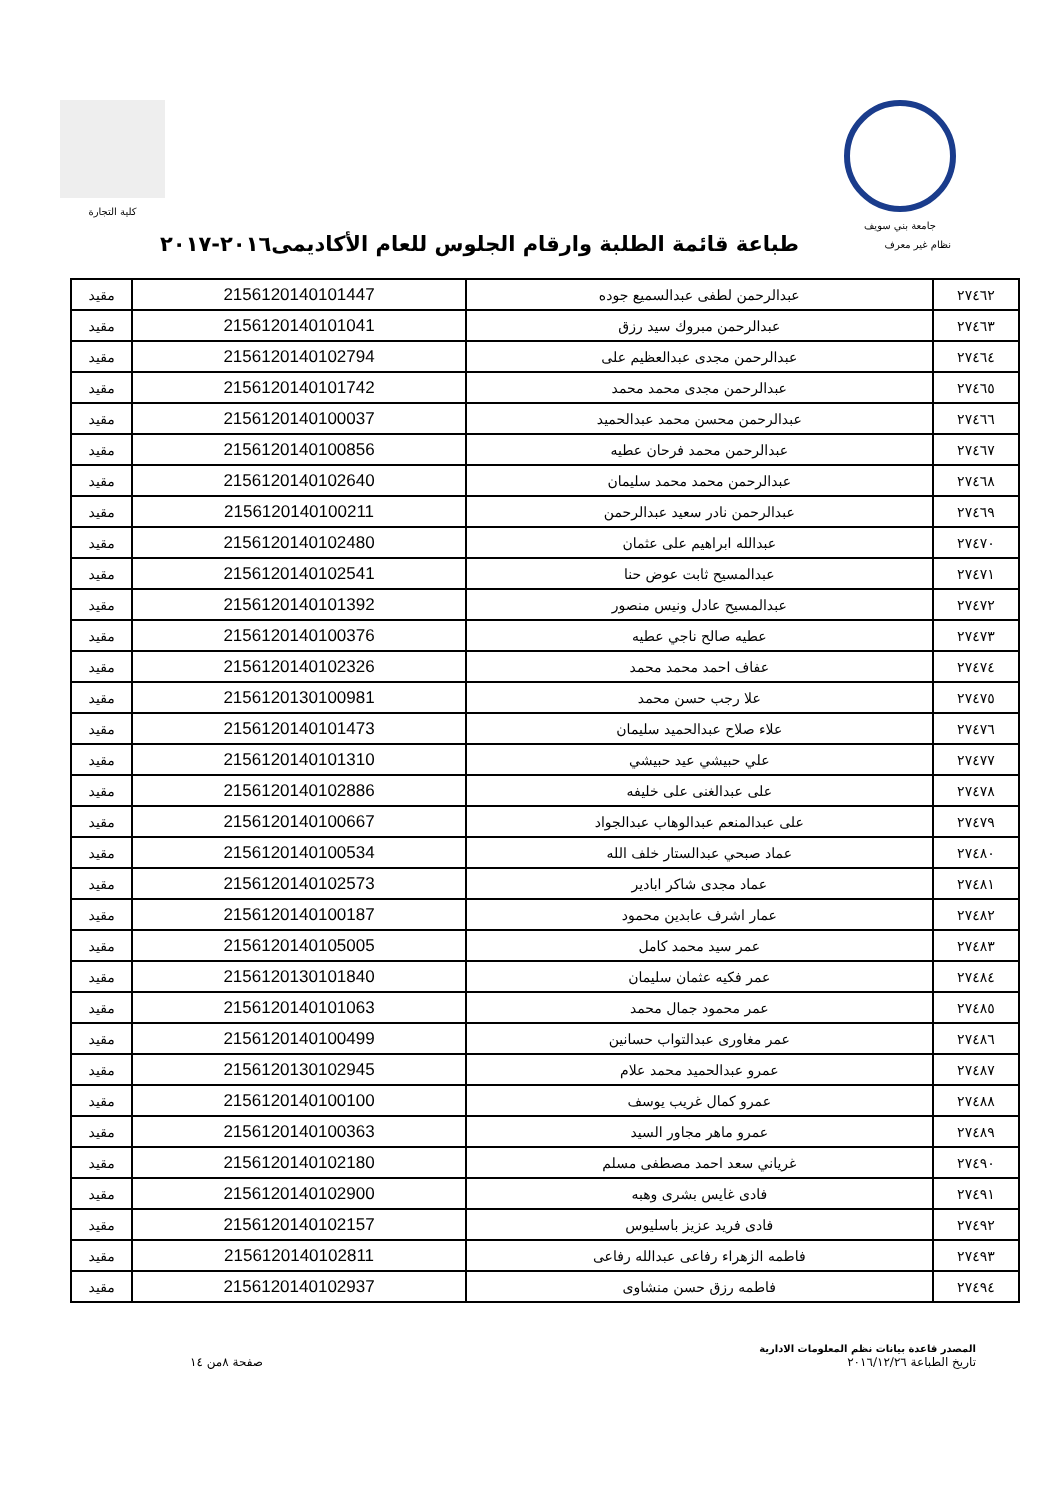جامعة بني سويف كلية التجارة
نظام غير معرف
طباعة قائمة الطلبة وارقام الجلوس للعام الأكاديمى٢٠١٦-٢٠١٧
| ٢٧٤٦٢ | عبدالرحمن لطفى عبدالسميع جوده | 2156120140101447 | مقيد |
| ٢٧٤٦٣ | عبدالرحمن مبروك سيد رزق | 2156120140101041 | مقيد |
| ٢٧٤٦٤ | عبدالرحمن مجدى عبدالعظيم على | 2156120140102794 | مقيد |
| ٢٧٤٦٥ | عبدالرحمن مجدى محمد محمد | 2156120140101742 | مقيد |
| ٢٧٤٦٦ | عبدالرحمن محسن محمد عبدالحميد | 2156120140100037 | مقيد |
| ٢٧٤٦٧ | عبدالرحمن محمد فرحان عطيه | 2156120140100856 | مقيد |
| ٢٧٤٦٨ | عبدالرحمن محمد محمد سليمان | 2156120140102640 | مقيد |
| ٢٧٤٦٩ | عبدالرحمن نادر سعيد عبدالرحمن | 2156120140100211 | مقيد |
| ٢٧٤٧٠ | عبدالله ابراهيم على عثمان | 2156120140102480 | مقيد |
| ٢٧٤٧١ | عبدالمسيح ثابت عوض حنا | 2156120140102541 | مقيد |
| ٢٧٤٧٢ | عبدالمسيح عادل ونيس منصور | 2156120140101392 | مقيد |
| ٢٧٤٧٣ | عطيه صالح ناجي عطيه | 2156120140100376 | مقيد |
| ٢٧٤٧٤ | عفاف احمد محمد محمد | 2156120140102326 | مقيد |
| ٢٧٤٧٥ | علا رجب حسن محمد | 2156120130100981 | مقيد |
| ٢٧٤٧٦ | علاء صلاح عبدالحميد سليمان | 2156120140101473 | مقيد |
| ٢٧٤٧٧ | علي حبيشي عيد حبيشي | 2156120140101310 | مقيد |
| ٢٧٤٧٨ | على عبدالغنى على خليفه | 2156120140102886 | مقيد |
| ٢٧٤٧٩ | على عبدالمنعم عبدالوهاب عبدالجواد | 2156120140100667 | مقيد |
| ٢٧٤٨٠ | عماد صبحي عبدالستار خلف الله | 2156120140100534 | مقيد |
| ٢٧٤٨١ | عماد مجدى شاكر ابادير | 2156120140102573 | مقيد |
| ٢٧٤٨٢ | عمار اشرف عابدين محمود | 2156120140100187 | مقيد |
| ٢٧٤٨٣ | عمر سيد محمد كامل | 2156120140105005 | مقيد |
| ٢٧٤٨٤ | عمر فكيه عثمان سليمان | 2156120130101840 | مقيد |
| ٢٧٤٨٥ | عمر محمود جمال محمد | 2156120140101063 | مقيد |
| ٢٧٤٨٦ | عمر مغاورى عبدالتواب حسانين | 2156120140100499 | مقيد |
| ٢٧٤٨٧ | عمرو عبدالحميد محمد علام | 2156120130102945 | مقيد |
| ٢٧٤٨٨ | عمرو كمال غريب يوسف | 2156120140100100 | مقيد |
| ٢٧٤٨٩ | عمرو ماهر مجاور السيد | 2156120140100363 | مقيد |
| ٢٧٤٩٠ | غرياني سعد احمد مصطفى مسلم | 2156120140102180 | مقيد |
| ٢٧٤٩١ | فادى غايس بشرى وهبه | 2156120140102900 | مقيد |
| ٢٧٤٩٢ | فادى فريد عزيز باسليوس | 2156120140102157 | مقيد |
| ٢٧٤٩٣ | فاطمه الزهراء رفاعى عبدالله رفاعى | 2156120140102811 | مقيد |
| ٢٧٤٩٤ | فاطمه رزق حسن منشاوى | 2156120140102937 | مقيد |
المصدر قاعدة بيانات نظم المعلومات الادارية
تاريخ الطباعة ٢٠١٦/١٢/٢٦
صفحة ٨من ١٤